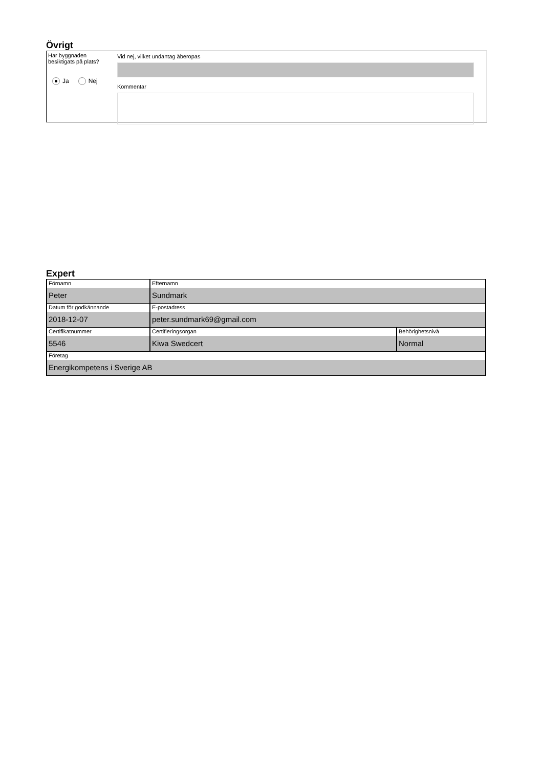Övrigt
Har byggnaden
besiktigats på plats?
Ja Nej
Vid nej, vilket undantag åberopas
Kommentar
Expert
| Förnamn Peter | Efternamn Sundmark | |
| Datum för godkännande 2018-12-07 | E-postadress peter.sundmark69@gmail.com | |
| Certifikatnummer 5546 | Certifieringsorgan Kiwa Swedcert | Behörighetsnivå Normal |
| Företag Energikompetens i Sverige AB | | |